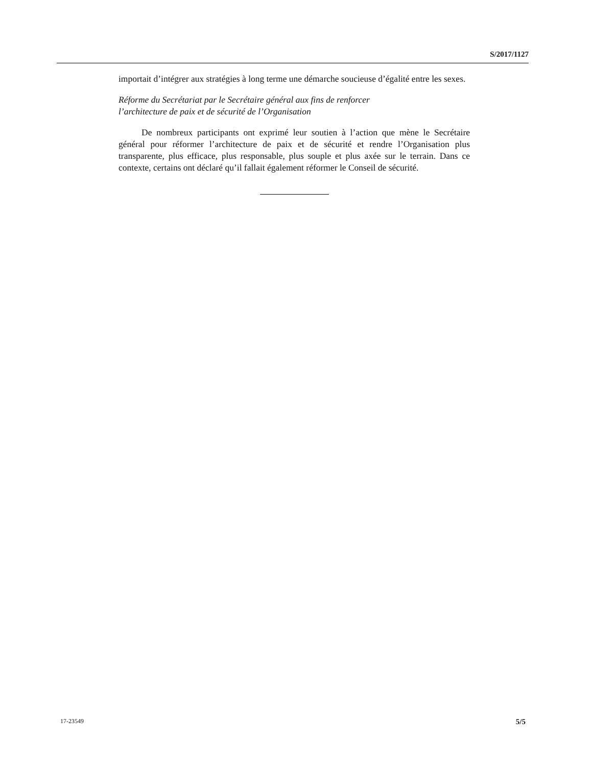S/2017/1127
importait d’intégrer aux stratégies à long terme une démarche soucieuse d’égalité entre les sexes.
Réforme du Secrétariat par le Secrétaire général aux fins de renforcer
l’architecture de paix et de sécurité de l’Organisation
De nombreux participants ont exprimé leur soutien à l’action que mène le Secrétaire général pour réformer l’architecture de paix et de sécurité et rendre l’Organisation plus transparente, plus efficace, plus responsable, plus souple et plus axée sur le terrain. Dans ce contexte, certains ont déclaré qu’il fallait également réformer le Conseil de sécurité.
17-23549 5/5